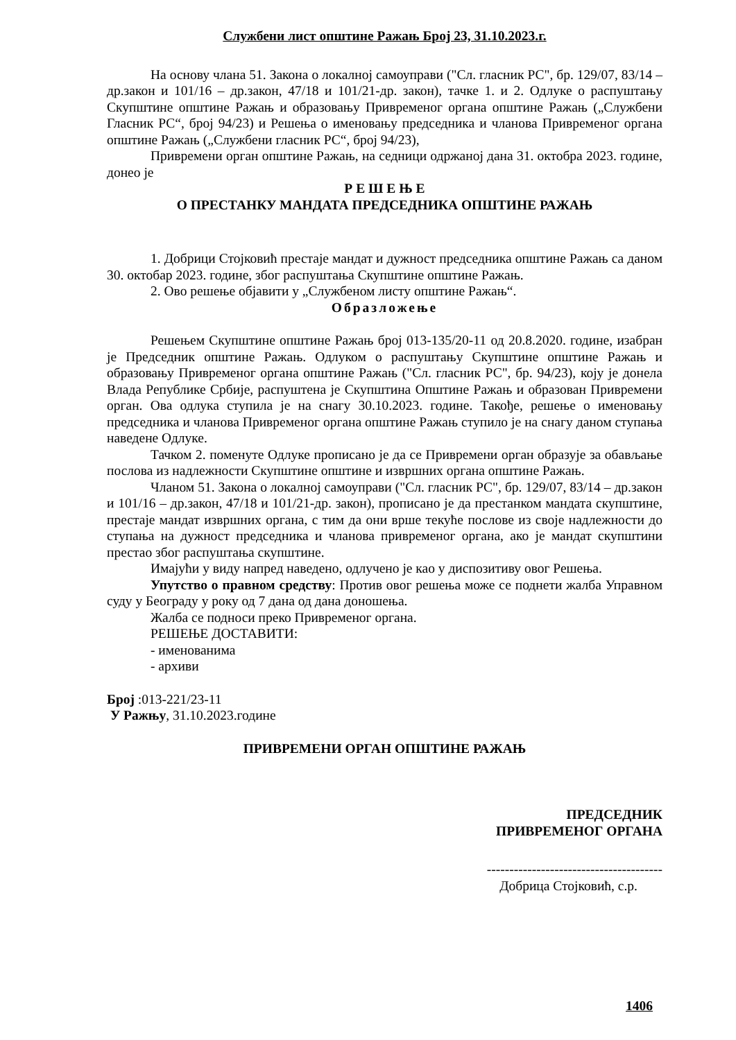Службени лист општине Ражањ Број 23, 31.10.2023.г.
На основу члана 51. Закона о локалној самоуправи ("Сл. гласник РС", бр. 129/07, 83/14 – др.закон и 101/16 – др.закон, 47/18 и 101/21-др. закон), тачке 1. и 2. Одлуке о распуштању Скупштине општине Ражањ и образовању Привременог органа општине Ражањ („Службени Гласник РС“, број 94/23) и Решења о именовању председника и чланова Привременог органа општине Ражањ („Службени гласник РС“, број 94/23),
Привремени орган општине Ражањ, на седници одржаној дана 31. октобра 2023. године, донео је
Р Е Ш Е Њ Е
О ПРЕСТАНКУ МАНДАТА ПРЕДСЕДНИКА ОПШТИНЕ РАЖАЊ
1. Добрици Стојковић престаје мандат и дужност председника општине Ражањ са даном 30. октобар 2023. године, због распуштања Скупштине општине Ражањ.
2. Ово решење објавити у „Службеном листу општине Ражањ“.
Образложење
Решењем Скупштине општине Ражањ број 013-135/20-11 од 20.8.2020. године, изабран је Председник општине Ражањ. Одлуком о распуштању Скупштине општине Ражањ и образовању Привременог органа општине Ражањ ("Сл. гласник РС", бр. 94/23), коју је донела Влада Републике Србије, распуштена је Скупштина Општине Ражањ и образован Привремени орган. Ова одлука ступила је на снагу 30.10.2023. године. Такође, решење о именовању председника и чланова Привременог органа општине Ражањ ступило је на снагу даном ступања наведене Одлуке.
Тачком 2. поменуте Одлуке прописано је да се Привремени орган образује за обављање послова из надлежности Скупштине општине и извршних органа општине Ражањ.
Чланом 51. Закона о локалној самоуправи ("Сл. гласник РС", бр. 129/07, 83/14 – др.закон и 101/16 – др.закон, 47/18 и 101/21-др. закон), прописано је да престанком мандата скупштине, престаје мандат извршних органа, с тим да они врше текуће послове из своје надлежности до ступања на дужност председника и чланова привременог органа, ако је мандат скупштини престао због распуштања скупштине.
Имајући у виду напред наведено, одлучено је као у диспозитиву овог Решења.
Упутство о правном средству: Против овог решења може се поднети жалба Управном суду у Београду у року од 7 дана од дана доношења.
Жалба се подноси преко Привременог органа.
РЕШЕЊЕ ДОСТАВИТИ:
- именованима
- архиви
Број :013-221/23-11
У Ражњу, 31.10.2023.године
ПРИВРЕМЕНИ ОРГАН ОПШТИНЕ РАЖАЊ
ПРЕДСЕДНИК
ПРИВРЕМЕНОГ ОРГАНА
---------------------------------------
Добрица Стојковић, с.р.
1406